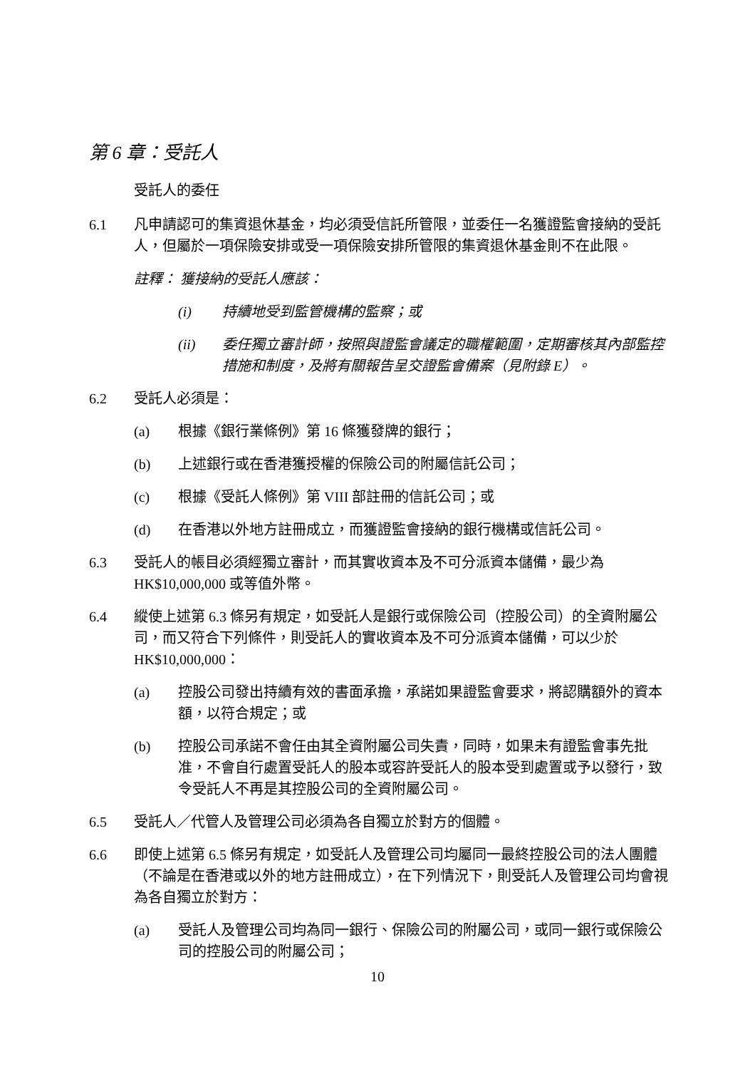第 6 章：受託人
受託人的委任
6.1 凡申請認可的集資退休基金，均必須受信託所管限，並委任一名獲證監會接納的受託人，但屬於一項保險安排或受一項保險安排所管限的集資退休基金則不在此限。
註釋： 獲接納的受託人應該：
(i) 持續地受到監管機構的監察；或
(ii) 委任獨立審計師，按照與證監會議定的職權範圍，定期審核其內部監控措施和制度，及將有關報告呈交證監會備案（見附錄 E）。
6.2 受託人必須是：
(a) 根據《銀行業條例》第 16 條獲發牌的銀行；
(b) 上述銀行或在香港獲授權的保險公司的附屬信託公司；
(c) 根據《受託人條例》第 VIII 部註冊的信託公司；或
(d) 在香港以外地方註冊成立，而獲證監會接納的銀行機構或信託公司。
6.3 受託人的帳目必須經獨立審計，而其實收資本及不可分派資本儲備，最少為 HK$10,000,000 或等值外幣。
6.4 縱使上述第 6.3 條另有規定，如受託人是銀行或保險公司（控股公司）的全資附屬公司，而又符合下列條件，則受託人的實收資本及不可分派資本儲備，可以少於 HK$10,000,000：
(a) 控股公司發出持續有效的書面承擔，承諾如果證監會要求，將認購額外的資本額，以符合規定；或
(b) 控股公司承諾不會任由其全資附屬公司失責，同時，如果未有證監會事先批准，不會自行處置受託人的股本或容許受託人的股本受到處置或予以發行，致令受託人不再是其控股公司的全資附屬公司。
6.5 受託人／代管人及管理公司必須為各自獨立於對方的個體。
6.6 即使上述第 6.5 條另有規定，如受託人及管理公司均屬同一最終控股公司的法人團體（不論是在香港或以外的地方註冊成立），在下列情況下，則受託人及管理公司均會視為各自獨立於對方：
(a) 受託人及管理公司均為同一銀行、保險公司的附屬公司，或同一銀行或保險公司的控股公司的附屬公司；
10